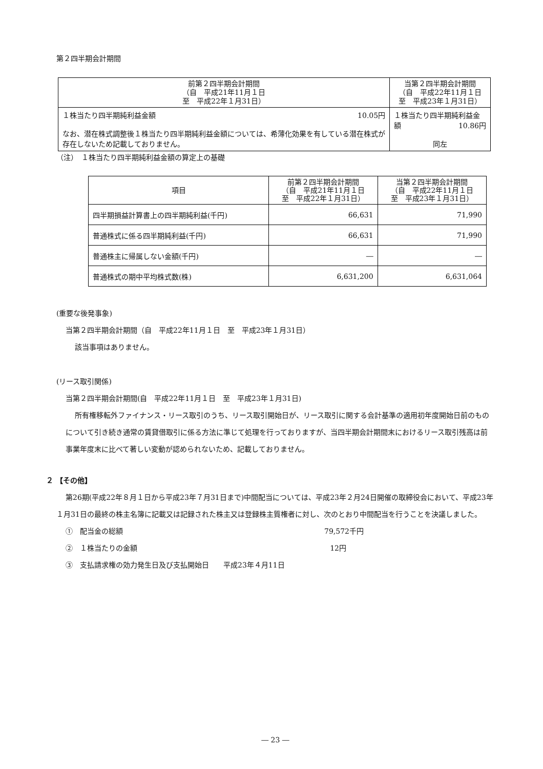第２四半期会計期間
| 前第２四半期会計期間 （自 平成21年11月１日 至 平成22年１月31日） | 当第２四半期会計期間 （自 平成22年11月１日 至 平成23年１月31日） |
| --- | --- |
| １株当たり四半期純利益金額 10.05円 なお、潜在株式調整後１株当たり四半期純利益金額については、希薄化効果を有している潜在株式が存在しないため記載しておりません。 | １株当たり四半期純利益金額 10.86円 同左 |
（注）　１株当たり四半期純利益金額の算定上の基礎
| 項目 | 前第２四半期会計期間 （自 平成21年11月１日 至 平成22年１月31日） | 当第２四半期会計期間 （自 平成22年11月１日 至 平成23年１月31日） |
| --- | --- | --- |
| 四半期損益計算書上の四半期純利益(千円) | 66,631 | 71,990 |
| 普通株式に係る四半期純利益(千円) | 66,631 | 71,990 |
| 普通株主に帰属しない金額(千円) | ― | ― |
| 普通株式の期中平均株式数(株) | 6,631,200 | 6,631,064 |
(重要な後発事象)
当第２四半期会計期間（自　平成22年11月１日　至　平成23年１月31日）
該当事項はありません。
(リース取引関係)
当第２四半期会計期間(自　平成22年11月１日　至　平成23年１月31日)
所有権移転外ファイナンス・リース取引のうち、リース取引開始日が、リース取引に関する会計基準の適用初年度開始日前のものについて引き続き通常の賃貸借取引に係る方法に準じて処理を行っておりますが、当四半期会計期間末におけるリース取引残高は前事業年度末に比べて著しい変動が認められないため、記載しておりません。
２ 【その他】
第26期(平成22年８月１日から平成23年７月31日まで)中間配当については、平成23年２月24日開催の取締役会において、平成23年１月31日の最終の株主名簿に記載又は記録された株主又は登録株主質権者に対し、次のとおり中間配当を行うことを決議しました。
①　配当金の総額 79,572千円
②　１株当たりの金額 12円
③　支払請求権の効力発生日及び支払開始日　　平成23年４月11日
― 23 ―